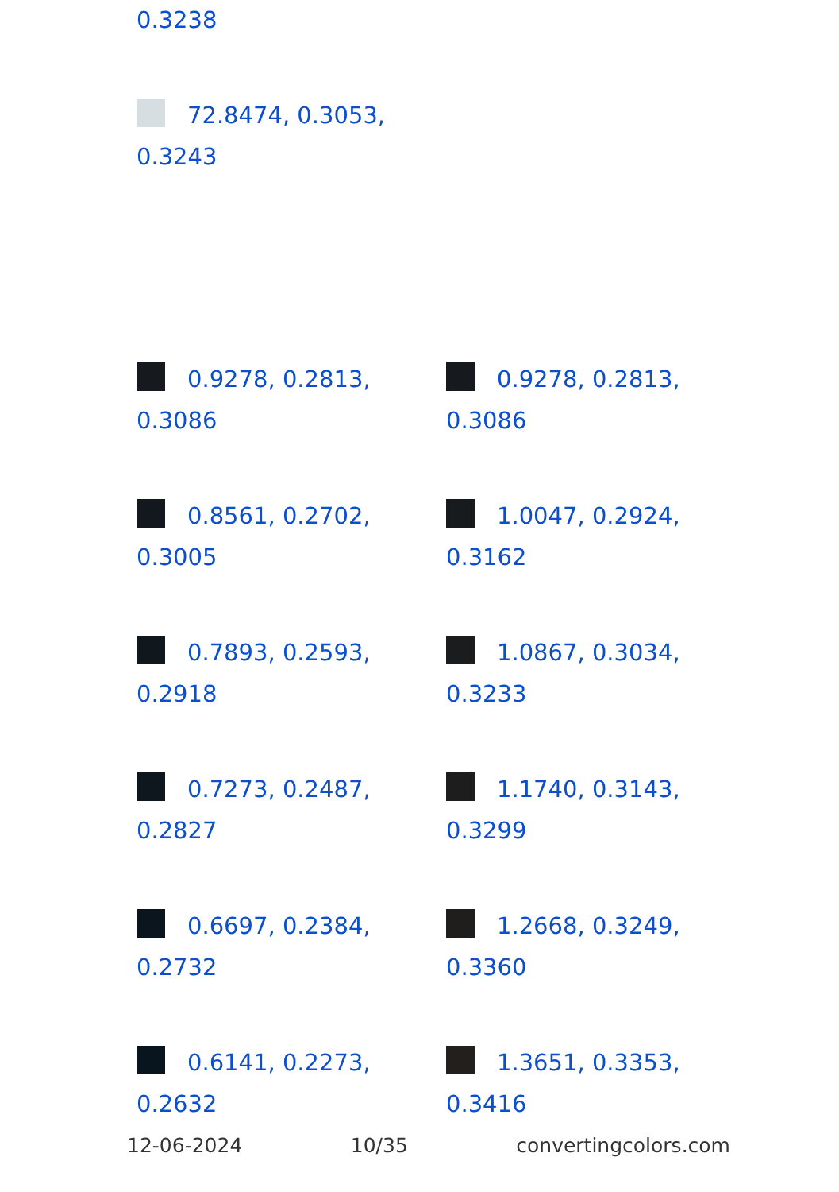0.3238
72.8474, 0.3053, 0.3243
0.9278, 0.2813, 0.3086 0.9278, 0.2813, 0.3086
0.8561, 0.2702, 0.3005 1.0047, 0.2924, 0.3162
0.7893, 0.2593, 0.2918 1.0867, 0.3034, 0.3233
0.7273, 0.2487, 0.2827 1.1740, 0.3143, 0.3299
0.6697, 0.2384, 0.2732 1.2668, 0.3249, 0.3360
0.6141, 0.2273, 0.2632 1.3651, 0.3353, 0.3416
12-06-2024 10/35 convertingcolors.com